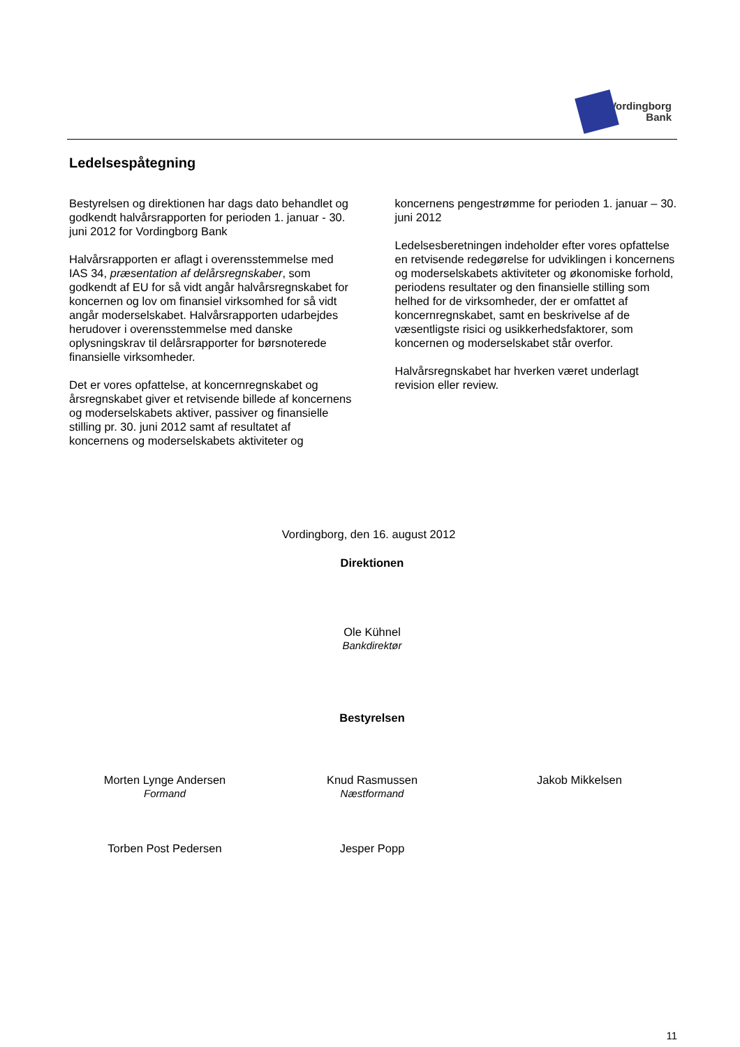Vordingborg
Bank
Ledelsespåtegning
Bestyrelsen og direktionen har dags dato behandlet og godkendt halvårsrapporten for perioden 1. januar - 30. juni 2012 for Vordingborg Bank
Halvårsrapporten er aflagt i overensstemmelse med IAS 34, præsentation af delårsregnskaber, som godkendt af EU for så vidt angår halvårsregnskabet for koncernen og lov om finansiel virksomhed for så vidt angår moderselskabet. Halvårsrapporten udarbejdes herudover i overensstemmelse med danske oplysningskrav til delårsrapporter for børsnoterede finansielle virksomheder.
Det er vores opfattelse, at koncernregnskabet og årsregnskabet giver et retvisende billede af koncernens og moderselskabets aktiver, passiver og finansielle stilling pr. 30. juni 2012 samt af resultatet af koncernens og moderselskabets aktiviteter og
koncernens pengestrømme for perioden 1. januar – 30. juni 2012
Ledelsesberetningen indeholder efter vores opfattelse en retvisende redegørelse for udviklingen i koncernens og moderselskabets aktiviteter og økonomiske forhold, periodens resultater og den finansielle stilling som helhed for de virksomheder, der er omfattet af koncernregnskabet, samt en beskrivelse af de væsentligste risici og usikkerhedsfaktorer, som koncernen og moderselskabet står overfor.
Halvårsregnskabet har hverken været underlagt revision eller review.
Vordingborg, den 16. august 2012
Direktionen
Ole Kühnel
Bankdirektør
Bestyrelsen
Morten Lynge Andersen
Formand
Knud Rasmussen
Næstformand
Jakob Mikkelsen
Torben Post Pedersen Jesper Popp
11